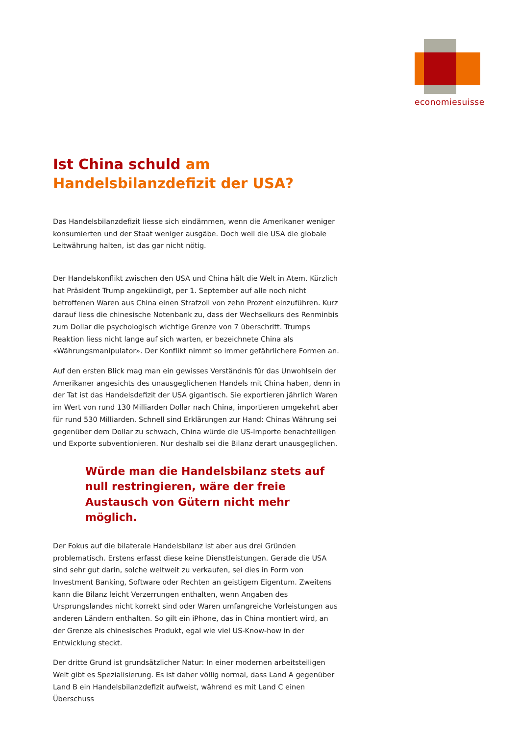economiesuisse
Ist China schuld am
Handelsbilanzdefizit der USA?
Das Handelsbilanzdefizit liesse sich eindämmen, wenn die Amerikaner weniger konsumierten und der Staat weniger ausgäbe. Doch weil die USA die globale Leitwährung halten, ist das gar nicht nötig.
Der Handelskonflikt zwischen den USA und China hält die Welt in Atem. Kürzlich hat Präsident Trump angekündigt, per 1. September auf alle noch nicht betroffenen Waren aus China einen Strafzoll von zehn Prozent einzuführen. Kurz darauf liess die chinesische Notenbank zu, dass der Wechselkurs des Renminbis zum Dollar die psychologisch wichtige Grenze von 7 überschritt. Trumps Reaktion liess nicht lange auf sich warten, er bezeichnete China als «Währungsmanipulator». Der Konflikt nimmt so immer gefährlichere Formen an.
Auf den ersten Blick mag man ein gewisses Verständnis für das Unwohlsein der Amerikaner angesichts des unausgeglichenen Handels mit China haben, denn in der Tat ist das Handelsdefizit der USA gigantisch. Sie exportieren jährlich Waren im Wert von rund 130 Milliarden Dollar nach China, importieren umgekehrt aber für rund 530 Milliarden. Schnell sind Erklärungen zur Hand: Chinas Währung sei gegenüber dem Dollar zu schwach, China würde die US-Importe benachteiligen und Exporte subventionieren. Nur deshalb sei die Bilanz derart unausgeglichen.
Würde man die Handelsbilanz stets auf null restringieren, wäre der freie Austausch von Gütern nicht mehr möglich.
Der Fokus auf die bilaterale Handelsbilanz ist aber aus drei Gründen problematisch. Erstens erfasst diese keine Dienstleistungen. Gerade die USA sind sehr gut darin, solche weltweit zu verkaufen, sei dies in Form von Investment Banking, Software oder Rechten an geistigem Eigentum. Zweitens kann die Bilanz leicht Verzerrungen enthalten, wenn Angaben des Ursprungslandes nicht korrekt sind oder Waren umfangreiche Vorleistungen aus anderen Ländern enthalten. So gilt ein iPhone, das in China montiert wird, an der Grenze als chinesisches Produkt, egal wie viel US-Know-how in der Entwicklung steckt.
Der dritte Grund ist grundsätzlicher Natur: In einer modernen arbeitsteiligen Welt gibt es Spezialisierung. Es ist daher völlig normal, dass Land A gegenüber Land B ein Handelsbilanzdefizit aufweist, während es mit Land C einen Überschuss